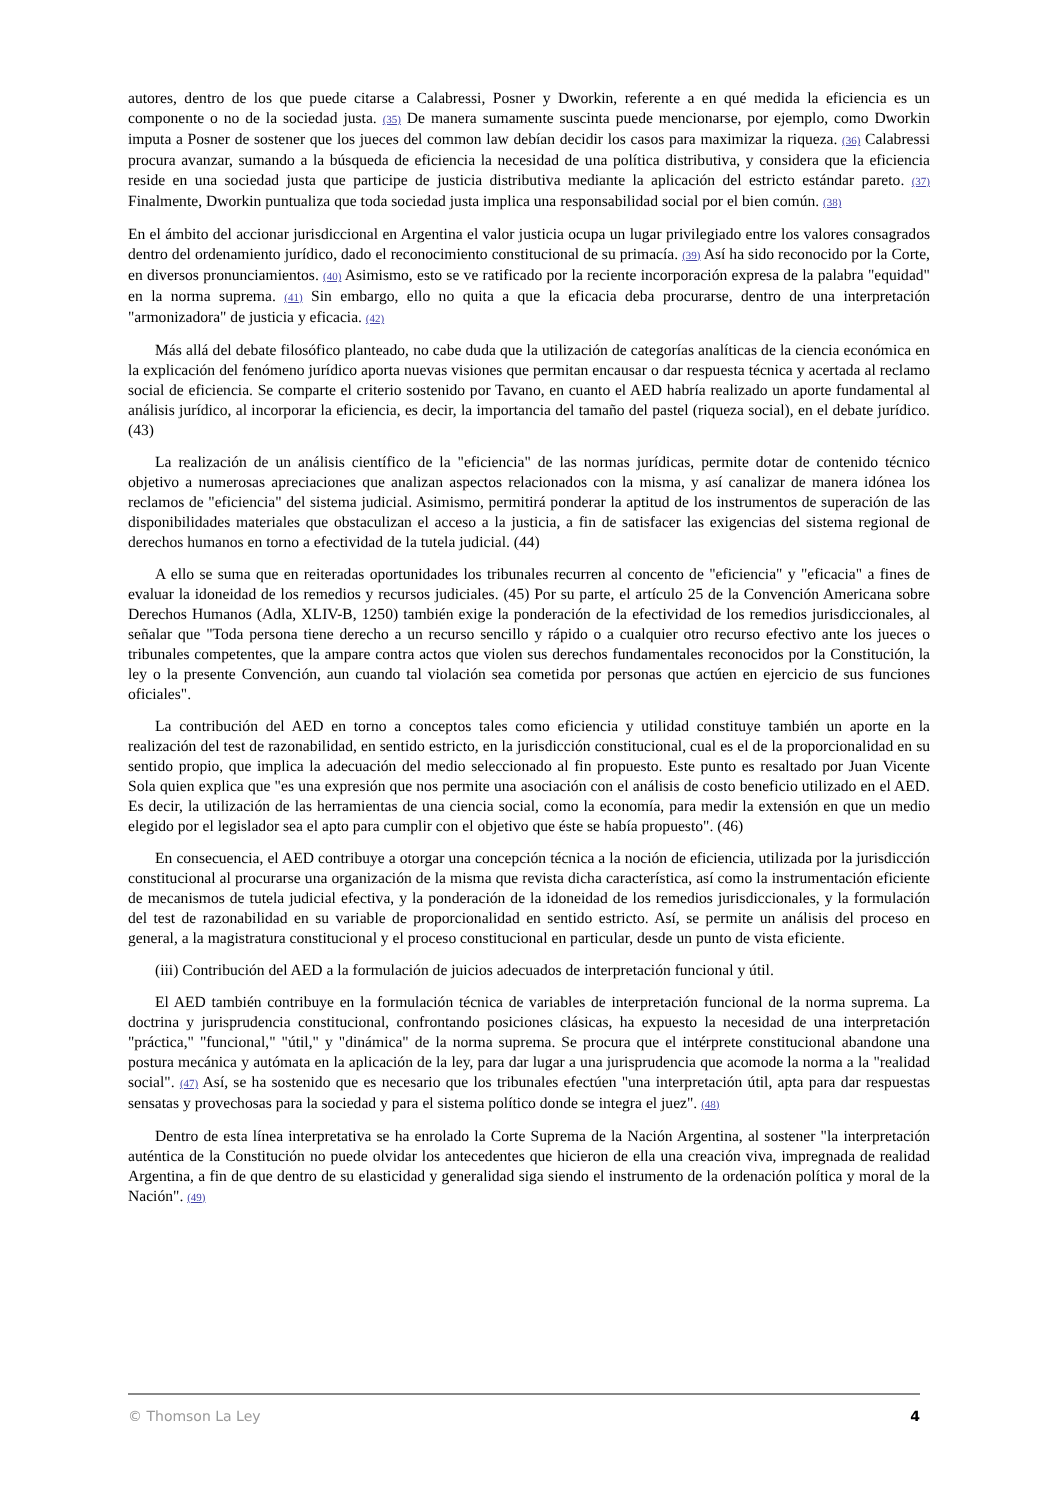autores, dentro de los que puede citarse a Calabressi, Posner y Dworkin, referente a en qué medida la eficiencia es un componente o no de la sociedad justa. (35) De manera sumamente suscinta puede mencionarse, por ejemplo, como Dworkin imputa a Posner de sostener que los jueces del common law debían decidir los casos para maximizar la riqueza. (36) Calabressi procura avanzar, sumando a la búsqueda de eficiencia la necesidad de una política distributiva, y considera que la eficiencia reside en una sociedad justa que participe de justicia distributiva mediante la aplicación del estricto estándar pareto. (37) Finalmente, Dworkin puntualiza que toda sociedad justa implica una responsabilidad social por el bien común. (38)
En el ámbito del accionar jurisdiccional en Argentina el valor justicia ocupa un lugar privilegiado entre los valores consagrados dentro del ordenamiento jurídico, dado el reconocimiento constitucional de su primacía. (39) Así ha sido reconocido por la Corte, en diversos pronunciamientos. (40) Asimismo, esto se ve ratificado por la reciente incorporación expresa de la palabra "equidad" en la norma suprema. (41) Sin embargo, ello no quita a que la eficacia deba procurarse, dentro de una interpretación "armonizadora" de justicia y eficacia. (42)
Más allá del debate filosófico planteado, no cabe duda que la utilización de categorías analíticas de la ciencia económica en la explicación del fenómeno jurídico aporta nuevas visiones que permitan encausar o dar respuesta técnica y acertada al reclamo social de eficiencia. Se comparte el criterio sostenido por Tavano, en cuanto el AED habría realizado un aporte fundamental al análisis jurídico, al incorporar la eficiencia, es decir, la importancia del tamaño del pastel (riqueza social), en el debate jurídico. (43)
La realización de un análisis científico de la "eficiencia" de las normas jurídicas, permite dotar de contenido técnico objetivo a numerosas apreciaciones que analizan aspectos relacionados con la misma, y así canalizar de manera idónea los reclamos de "eficiencia" del sistema judicial. Asimismo, permitirá ponderar la aptitud de los instrumentos de superación de las disponibilidades materiales que obstaculizan el acceso a la justicia, a fin de satisfacer las exigencias del sistema regional de derechos humanos en torno a efectividad de la tutela judicial. (44)
A ello se suma que en reiteradas oportunidades los tribunales recurren al concento de "eficiencia" y "eficacia" a fines de evaluar la idoneidad de los remedios y recursos judiciales. (45) Por su parte, el artículo 25 de la Convención Americana sobre Derechos Humanos (Adla, XLIV-B, 1250) también exige la ponderación de la efectividad de los remedios jurisdiccionales, al señalar que "Toda persona tiene derecho a un recurso sencillo y rápido o a cualquier otro recurso efectivo ante los jueces o tribunales competentes, que la ampare contra actos que violen sus derechos fundamentales reconocidos por la Constitución, la ley o la presente Convención, aun cuando tal violación sea cometida por personas que actúen en ejercicio de sus funciones oficiales".
La contribución del AED en torno a conceptos tales como eficiencia y utilidad constituye también un aporte en la realización del test de razonabilidad, en sentido estricto, en la jurisdicción constitucional, cual es el de la proporcionalidad en su sentido propio, que implica la adecuación del medio seleccionado al fin propuesto. Este punto es resaltado por Juan Vicente Sola quien explica que "es una expresión que nos permite una asociación con el análisis de costo beneficio utilizado en el AED. Es decir, la utilización de las herramientas de una ciencia social, como la economía, para medir la extensión en que un medio elegido por el legislador sea el apto para cumplir con el objetivo que éste se había propuesto". (46)
En consecuencia, el AED contribuye a otorgar una concepción técnica a la noción de eficiencia, utilizada por la jurisdicción constitucional al procurarse una organización de la misma que revista dicha característica, así como la instrumentación eficiente de mecanismos de tutela judicial efectiva, y la ponderación de la idoneidad de los remedios jurisdiccionales, y la formulación del test de razonabilidad en su variable de proporcionalidad en sentido estricto. Así, se permite un análisis del proceso en general, a la magistratura constitucional y el proceso constitucional en particular, desde un punto de vista eficiente.
(iii) Contribución del AED a la formulación de juicios adecuados de interpretación funcional y útil.
El AED también contribuye en la formulación técnica de variables de interpretación funcional de la norma suprema. La doctrina y jurisprudencia constitucional, confrontando posiciones clásicas, ha expuesto la necesidad de una interpretación "práctica," "funcional," "útil," y "dinámica" de la norma suprema. Se procura que el intérprete constitucional abandone una postura mecánica y autómata en la aplicación de la ley, para dar lugar a una jurisprudencia que acomode la norma a la "realidad social". (47) Así, se ha sostenido que es necesario que los tribunales efectúen "una interpretación útil, apta para dar respuestas sensatas y provechosas para la sociedad y para el sistema político donde se integra el juez". (48)
Dentro de esta línea interpretativa se ha enrolado la Corte Suprema de la Nación Argentina, al sostener "la interpretación auténtica de la Constitución no puede olvidar los antecedentes que hicieron de ella una creación viva, impregnada de realidad Argentina, a fin de que dentro de su elasticidad y generalidad siga siendo el instrumento de la ordenación política y moral de la Nación". (49)
© Thomson La Ley 4